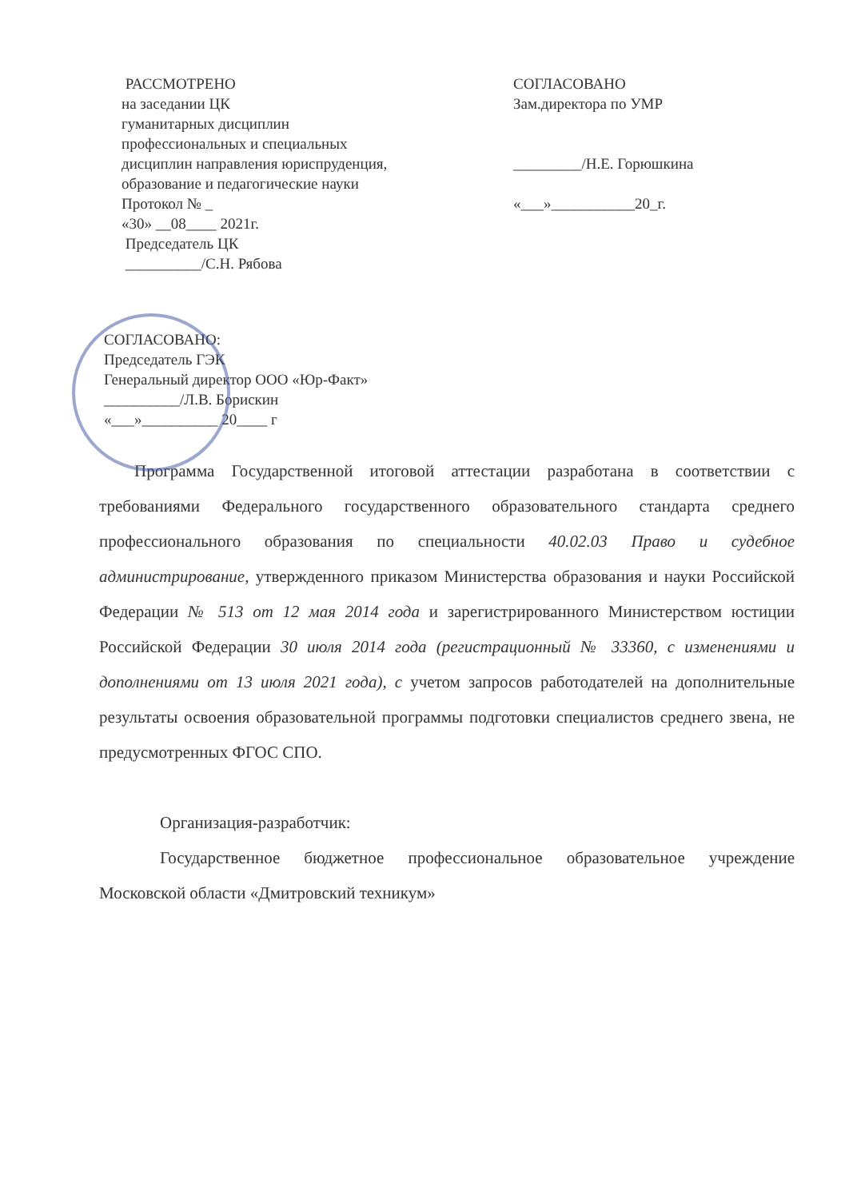РАССМОТРЕНО
на заседании ЦК
гуманитарных дисциплин
профессиональных и специальных
дисциплин направления юриспруденция,
образование и педагогические науки
Протокол № _
«30» __08____ 2021г.
Председатель ЦК
__________/С.Н. Рябова
СОГЛАСОВАНО
Зам.директора по УМР
_________/Н.Е. Горюшкина
«___»___________20_г.
СОГЛАСОВАНО:
Председатель ГЭК
Генеральный директор ООО «Юр-Факт»
__________/Л.В. Борискин
«___»__________ 20____ г
Программа Государственной итоговой аттестации разработана в соответствии с требованиями Федерального государственного образовательного стандарта среднего профессионального образования по специальности 40.02.03 Право и судебное администрирование, утвержденного приказом Министерства образования и науки Российской Федерации № 513 от 12 мая 2014 года и зарегистрированного Министерством юстиции Российской Федерации 30 июля 2014 года (регистрационный № 33360, с изменениями и дополнениями от 13 июля 2021 года), с учетом запросов работодателей на дополнительные результаты освоения образовательной программы подготовки специалистов среднего звена, не предусмотренных ФГОС СПО.
Организация-разработчик:
Государственное бюджетное профессиональное образовательное учреждение Московской области «Дмитровский техникум»